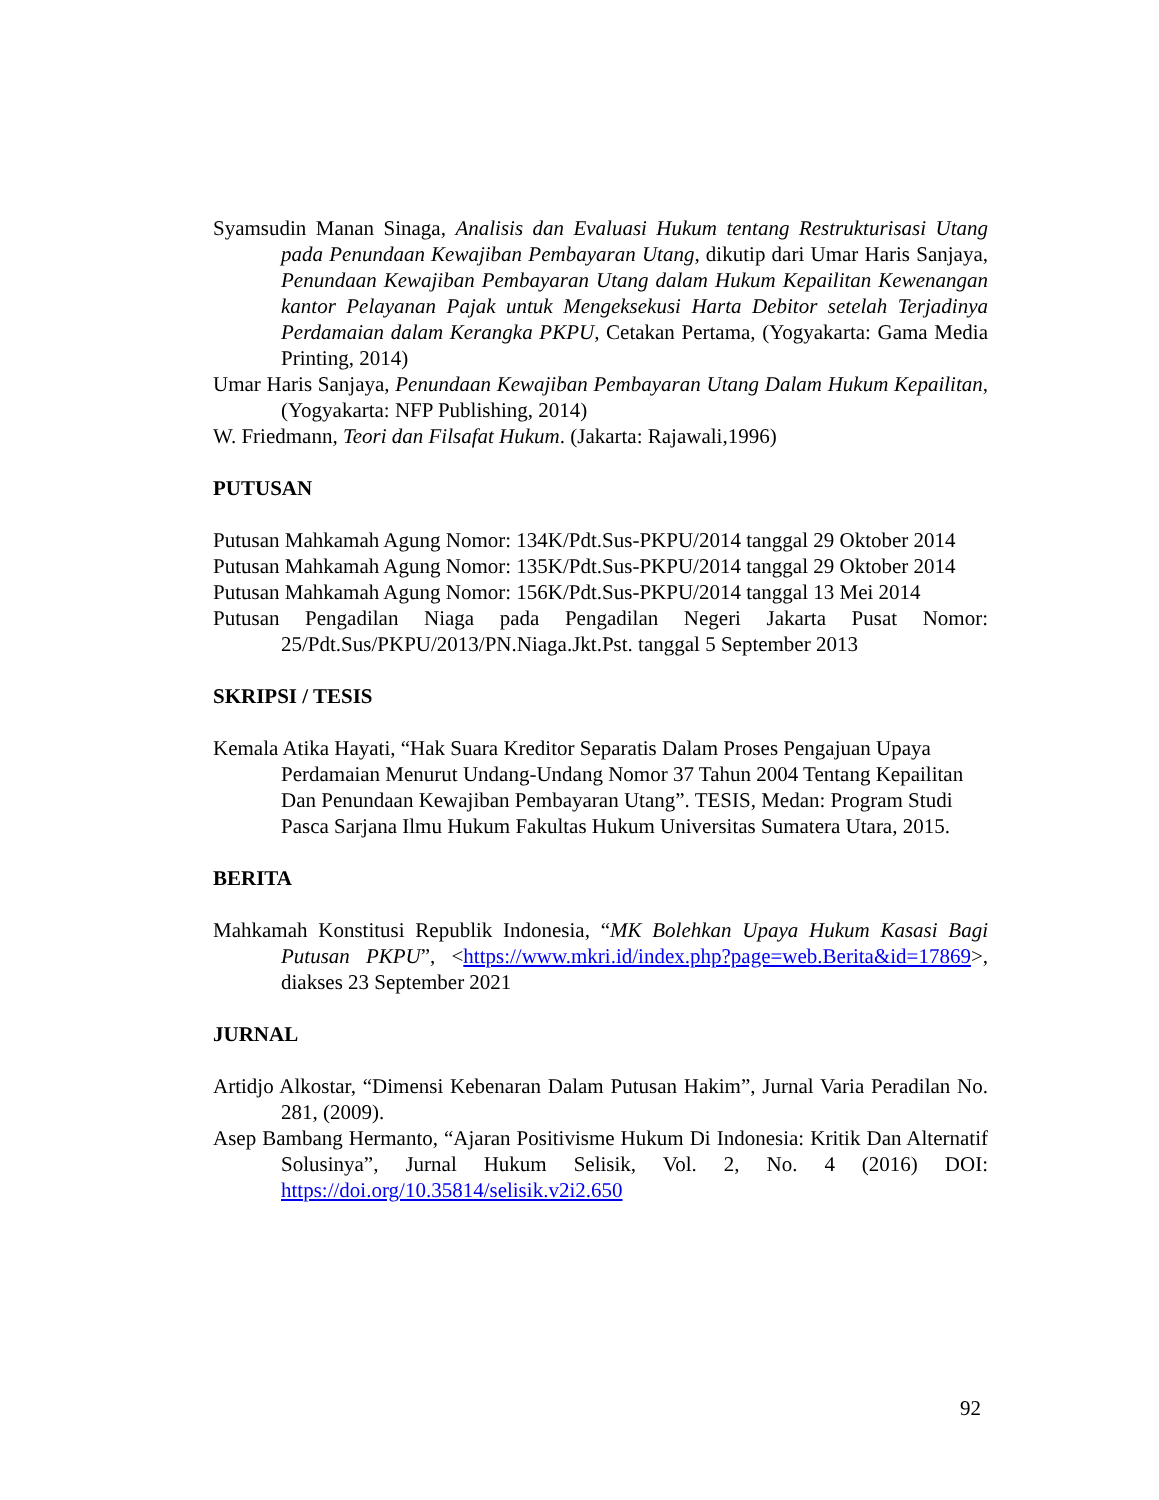Syamsudin Manan Sinaga, Analisis dan Evaluasi Hukum tentang Restrukturisasi Utang pada Penundaan Kewajiban Pembayaran Utang, dikutip dari Umar Haris Sanjaya, Penundaan Kewajiban Pembayaran Utang dalam Hukum Kepailitan Kewenangan kantor Pelayanan Pajak untuk Mengeksekusi Harta Debitor setelah Terjadinya Perdamaian dalam Kerangka PKPU, Cetakan Pertama, (Yogyakarta: Gama Media Printing, 2014)
Umar Haris Sanjaya, Penundaan Kewajiban Pembayaran Utang Dalam Hukum Kepailitan, (Yogyakarta: NFP Publishing, 2014)
W. Friedmann, Teori dan Filsafat Hukum. (Jakarta: Rajawali,1996)
PUTUSAN
Putusan Mahkamah Agung Nomor: 134K/Pdt.Sus-PKPU/2014 tanggal 29 Oktober 2014
Putusan Mahkamah Agung Nomor: 135K/Pdt.Sus-PKPU/2014 tanggal 29 Oktober 2014
Putusan Mahkamah Agung Nomor: 156K/Pdt.Sus-PKPU/2014 tanggal 13 Mei 2014
Putusan Pengadilan Niaga pada Pengadilan Negeri Jakarta Pusat Nomor: 25/Pdt.Sus/PKPU/2013/PN.Niaga.Jkt.Pst. tanggal 5 September 2013
SKRIPSI / TESIS
Kemala Atika Hayati, “Hak Suara Kreditor Separatis Dalam Proses Pengajuan Upaya Perdamaian Menurut Undang-Undang Nomor 37 Tahun 2004 Tentang Kepailitan Dan Penundaan Kewajiban Pembayaran Utang”. TESIS, Medan: Program Studi Pasca Sarjana Ilmu Hukum Fakultas Hukum Universitas Sumatera Utara, 2015.
BERITA
Mahkamah Konstitusi Republik Indonesia, “MK Bolehkan Upaya Hukum Kasasi Bagi Putusan PKPU”, <https://www.mkri.id/index.php?page=web.Berita&id=17869>, diakses 23 September 2021
JURNAL
Artidjo Alkostar, “Dimensi Kebenaran Dalam Putusan Hakim”, Jurnal Varia Peradilan No. 281, (2009).
Asep Bambang Hermanto, “Ajaran Positivisme Hukum Di Indonesia: Kritik Dan Alternatif Solusinya”, Jurnal Hukum Selisik, Vol. 2, No. 4 (2016) DOI: https://doi.org/10.35814/selisik.v2i2.650
92